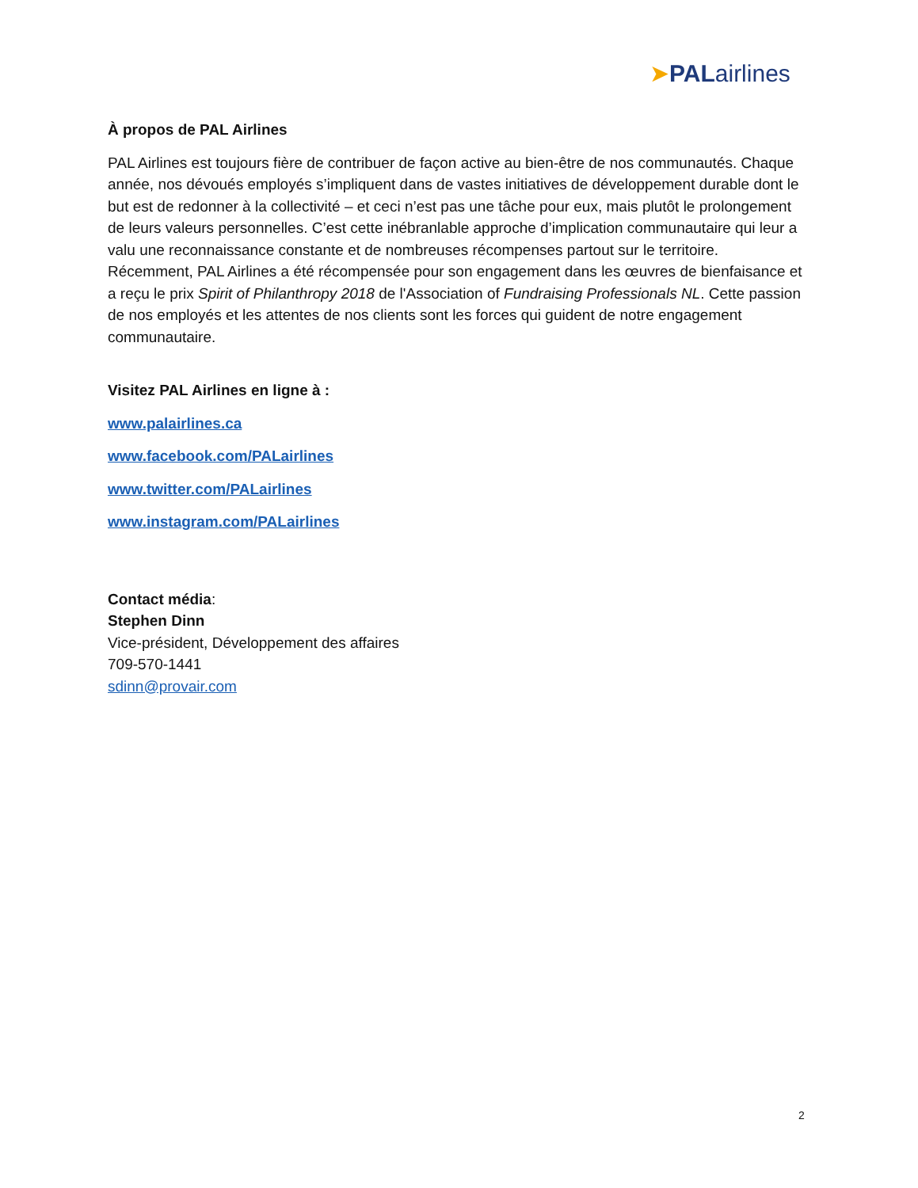➤PALairlines
À propos de PAL Airlines
PAL Airlines est toujours fière de contribuer de façon active au bien-être de nos communautés. Chaque année, nos dévoués employés s’impliquent dans de vastes initiatives de développement durable dont le but est de redonner à la collectivité – et ceci n’est pas une tâche pour eux, mais plutôt le prolongement de leurs valeurs personnelles. C’est cette inébranlable approche d’implication communautaire qui leur a valu une reconnaissance constante et de nombreuses récompenses partout sur le territoire. Récemment, PAL Airlines a été récompensée pour son engagement dans les œuvres de bienfaisance et a reçu le prix Spirit of Philanthropy 2018 de l'Association of Fundraising Professionals NL. Cette passion de nos employés et les attentes de nos clients sont les forces qui guident de notre engagement communautaire.
Visitez PAL Airlines en ligne à :
www.palairlines.ca
www.facebook.com/PALairlines
www.twitter.com/PALairlines
www.instagram.com/PALairlines
Contact média:
Stephen Dinn
Vice-président, Développement des affaires
709-570-1441
sdinn@provair.com
2